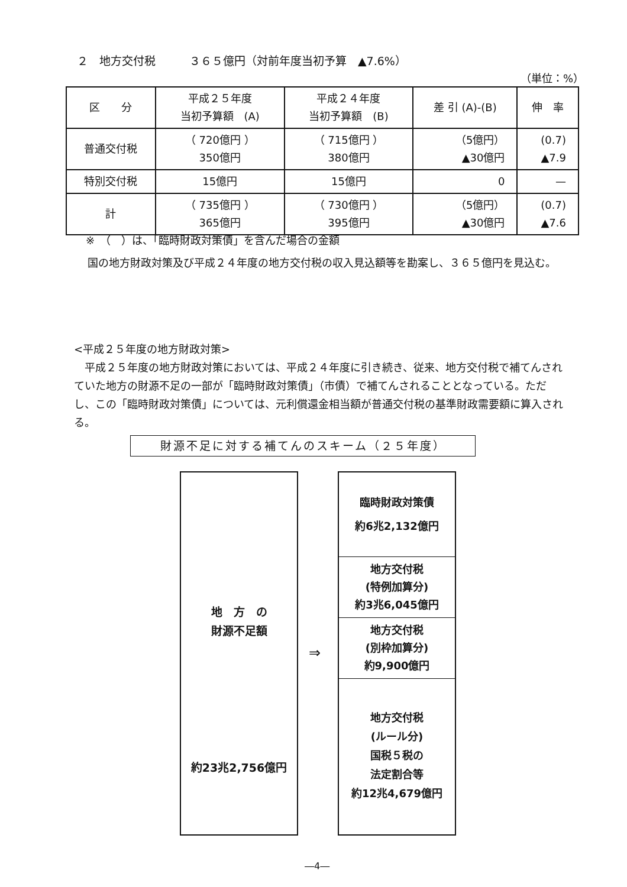２　地方交付税　　　３６５億円（対前年度当初予算　▲7.6%）
（単位：%）
| 区 分 | 平成２５年度 当初予算額 (A) | 平成２４年度 当初予算額 (B) | 差 引 (A)-(B) | 伸 率 |
| --- | --- | --- | --- | --- |
| 普通交付税 | （ 720億円 ） 350億円 | （ 715億円 ） 380億円 | （5億円） ▲30億円 | (0.7) ▲7.9 |
| 特別交付税 | 15億円 | 15億円 | 0 | — |
| 計 | （ 735億円 ） 365億円 | （ 730億円 ） 395億円 | （5億円） ▲30億円 | (0.7) ▲7.6 |
※　（　）は、「臨時財政対策債」を含んだ場合の金額
国の地方財政対策及び平成２４年度の地方交付税の収入見込額等を勘案し、３６５億円を見込む。
<平成２５年度の地方財政対策>
平成２５年度の地方財政対策においては、平成２４年度に引き続き、従来、地方交付税で補てんされていた地方の財源不足の一部が「臨時財政対策債」（市債）で補てんされることとなっている。ただし、この「臨時財政対策債」については、元利償還金相当額が普通交付税の基準財政需要額に算入される。
財源不足に対する補てんのスキーム（２５年度）
地　方　の
財源不足額
約23兆2,756億円
⇒
臨時財政対策債
約6兆2,132億円
地方交付税
(特例加算分)
約3兆6,045億円
地方交付税
(別枠加算分)
約9,900億円
地方交付税
(ルール分)
国税５税の
法定割合等
約12兆4,679億円
―4―